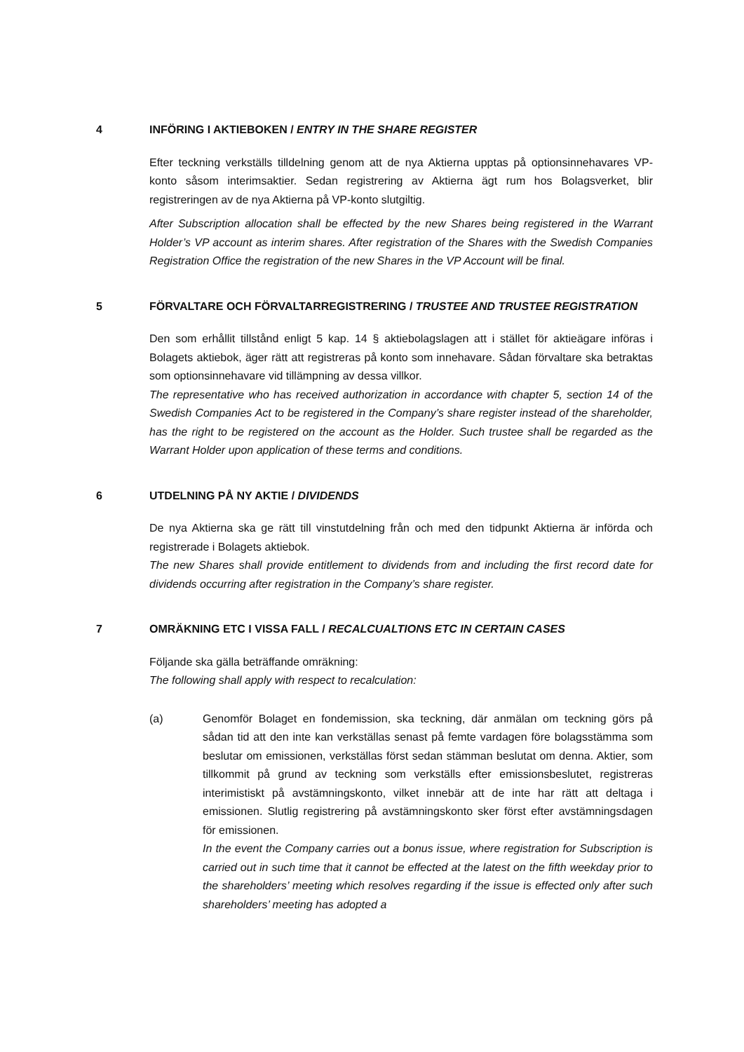4 INFÖRING I AKTIEBOKEN / ENTRY IN THE SHARE REGISTER
Efter teckning verkställs tilldelning genom att de nya Aktierna upptas på optionsinnehavares VP-konto såsom interimsaktier. Sedan registrering av Aktierna ägt rum hos Bolagsverket, blir registreringen av de nya Aktierna på VP-konto slutgiltig.
After Subscription allocation shall be effected by the new Shares being registered in the Warrant Holder’s VP account as interim shares. After registration of the Shares with the Swedish Companies Registration Office the registration of the new Shares in the VP Account will be final.
5 FÖRVALTARE OCH FÖRVALTARREGISTRERING / TRUSTEE AND TRUSTEE REGISTRATION
Den som erhållit tillstånd enligt 5 kap. 14 § aktiebolagslagen att i stället för aktieägare införas i Bolagets aktiebok, äger rätt att registreras på konto som innehavare. Sådan förvaltare ska betraktas som optionsinnehavare vid tillämpning av dessa villkor.
The representative who has received authorization in accordance with chapter 5, section 14 of the Swedish Companies Act to be registered in the Company’s share register instead of the shareholder, has the right to be registered on the account as the Holder. Such trustee shall be regarded as the Warrant Holder upon application of these terms and conditions.
6 UTDELNING PÅ NY AKTIE / DIVIDENDS
De nya Aktierna ska ge rätt till vinstutdelning från och med den tidpunkt Aktierna är införda och registrerade i Bolagets aktiebok.
The new Shares shall provide entitlement to dividends from and including the first record date for dividends occurring after registration in the Company’s share register.
7 OMRÄKNING ETC I VISSA FALL / RECALCUALTIONS ETC IN CERTAIN CASES
Följande ska gälla beträffande omräkning:
The following shall apply with respect to recalculation:
(a) Genomför Bolaget en fondemission, ska teckning, där anmälan om teckning görs på sådan tid att den inte kan verkställas senast på femte vardagen före bolagsstämma som beslutar om emissionen, verkställas först sedan stämman beslutat om denna. Aktier, som tillkommit på grund av teckning som verkställs efter emissionsbeslutet, registreras interimistiskt på avstämningskonto, vilket innebär att de inte har rätt att deltaga i emissionen. Slutlig registrering på avstämningskonto sker först efter avstämningsdagen för emissionen.
In the event the Company carries out a bonus issue, where registration for Subscription is carried out in such time that it cannot be effected at the latest on the fifth weekday prior to the shareholders’ meeting which resolves regarding if the issue is effected only after such shareholders’ meeting has adopted a